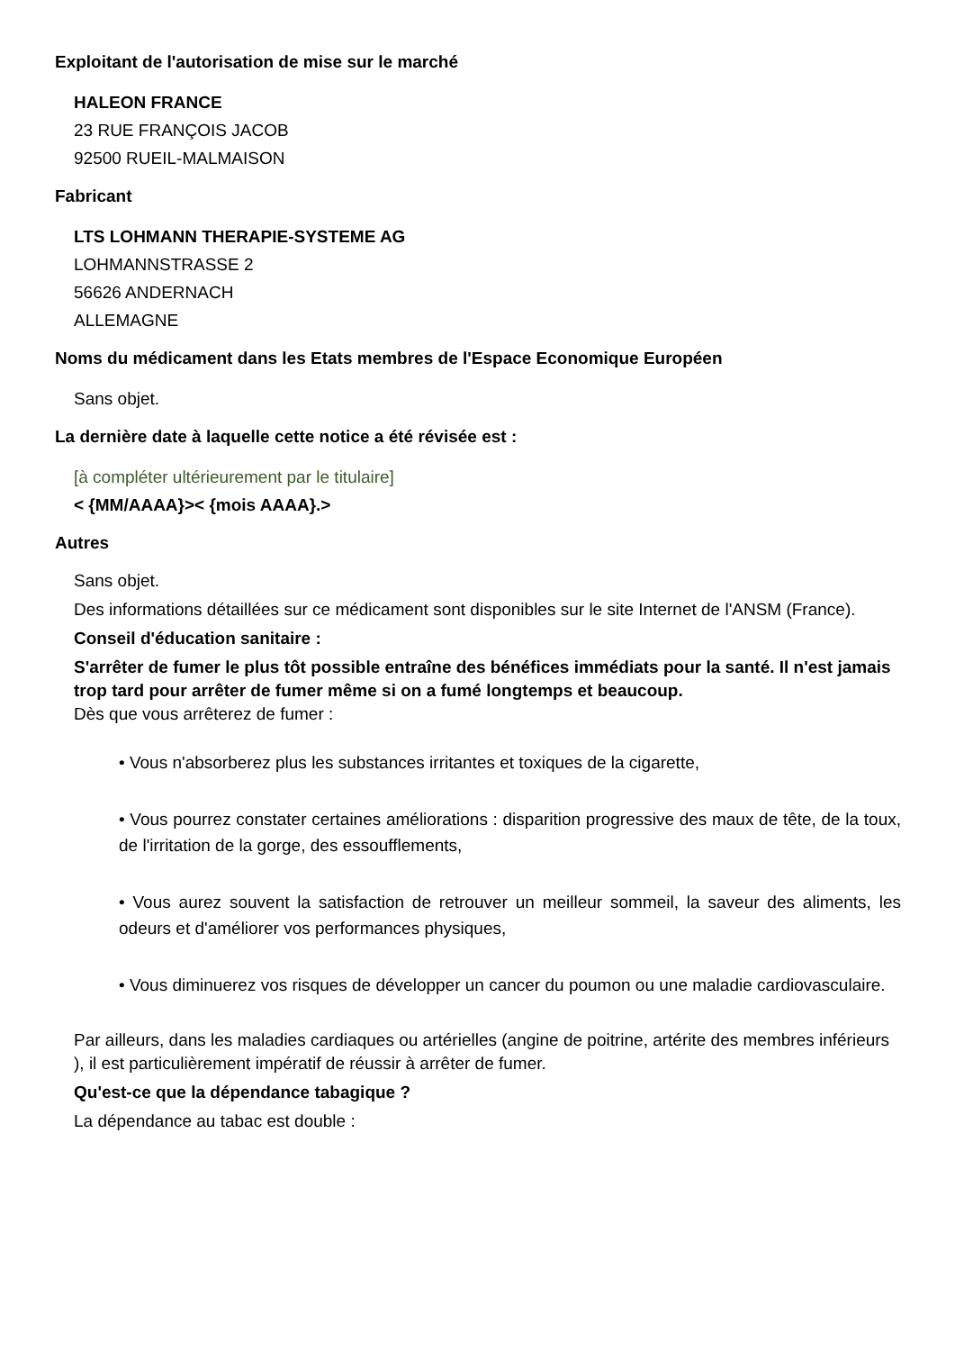Exploitant de l'autorisation de mise sur le marché
HALEON FRANCE
23 RUE FRANÇOIS JACOB
92500 RUEIL-MALMAISON
Fabricant
LTS LOHMANN THERAPIE-SYSTEME AG
LOHMANNSTRASSE 2
56626 ANDERNACH
ALLEMAGNE
Noms du médicament dans les Etats membres de l'Espace Economique Européen
Sans objet.
La dernière date à laquelle cette notice a été révisée est :
[à compléter ultérieurement par le titulaire]
< {MM/AAAA}>< {mois AAAA}.>
Autres
Sans objet.
Des informations détaillées sur ce médicament sont disponibles sur le site Internet de l'ANSM (France).
Conseil d'éducation sanitaire :
S'arrêter de fumer le plus tôt possible entraîne des bénéfices immédiats pour la santé. Il n'est jamais trop tard pour arrêter de fumer même si on a fumé longtemps et beaucoup.
Dès que vous arrêterez de fumer :
• Vous n'absorberez plus les substances irritantes et toxiques de la cigarette,
• Vous pourrez constater certaines améliorations : disparition progressive des maux de tête, de la toux, de l'irritation de la gorge, des essoufflements,
• Vous aurez souvent la satisfaction de retrouver un meilleur sommeil, la saveur des aliments, les odeurs et d'améliorer vos performances physiques,
• Vous diminuerez vos risques de développer un cancer du poumon ou une maladie cardiovasculaire.
Par ailleurs, dans les maladies cardiaques ou artérielles (angine de poitrine, artérite des membres inférieurs ), il est particulièrement impératif de réussir à arrêter de fumer.
Qu'est-ce que la dépendance tabagique ?
La dépendance au tabac est double :